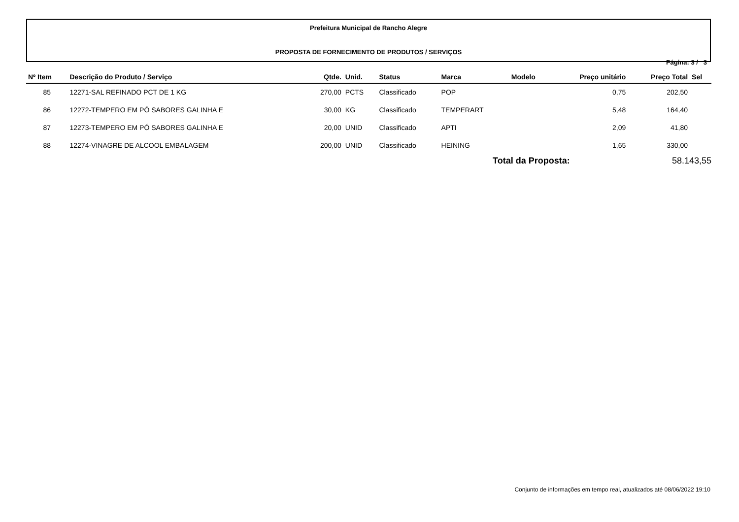Prefeitura Municipal de Rancho Alegre
PROPOSTA DE FORNECIMENTO DE PRODUTOS / SERVIÇOS
Página: 3 / 3
| Nº Item | Descrição do Produto / Serviço | Qtde. | Unid. | Status | Marca | Modelo | Preço unitário | Preço Total | Sel |
| --- | --- | --- | --- | --- | --- | --- | --- | --- | --- |
| 85 | 12271-SAL REFINADO PCT DE 1 KG | 270,00 | PCTS | Classificado | POP | | 0,75 | 202,50 | |
| 86 | 12272-TEMPERO EM PÓ SABORES GALINHA E | 30,00 | KG | Classificado | TEMPERART | | 5,48 | 164,40 | |
| 87 | 12273-TEMPERO EM PÓ SABORES GALINHA E | 20,00 | UNID | Classificado | APTI | | 2,09 | 41,80 | |
| 88 | 12274-VINAGRE DE ALCOOL EMBALAGEM | 200,00 | UNID | Classificado | HEINING | | 1,65 | 330,00 | |
Total da Proposta: 58.143,55
Conjunto de informações em tempo real, atualizados até 08/06/2022 19:10